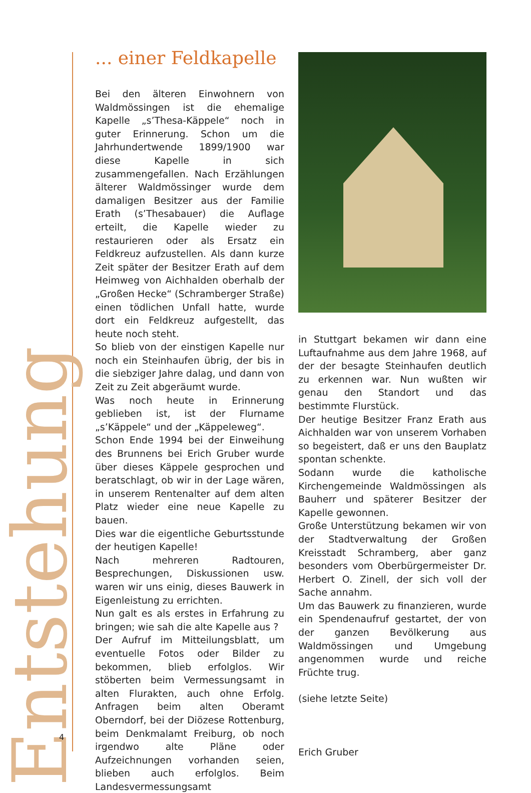Entstehung
4
... einer Feldkapelle
Bei den älteren Einwohnern von Waldmössingen ist die ehemalige Kapelle „s’Thesa-Käppele“ noch in guter Erinnerung. Schon um die Jahrhundertwende 1899/1900 war diese Kapelle in sich zusammengefallen. Nach Erzählungen älterer Waldmössinger wurde dem damaligen Besitzer aus der Familie Erath (s’Thesabauer) die Auflage erteilt, die Kapelle wieder zu restaurieren oder als Ersatz ein Feldkreuz aufzustellen. Als dann kurze Zeit später der Besitzer Erath auf dem Heimweg von Aichhalden oberhalb der „Großen Hecke“ (Schramberger Straße) einen tödlichen Unfall hatte, wurde dort ein Feldkreuz aufgestellt, das heute noch steht.
So blieb von der einstigen Kapelle nur noch ein Steinhaufen übrig, der bis in die siebziger Jahre dalag, und dann von Zeit zu Zeit abgeräumt wurde.
Was noch heute in Erinnerung geblieben ist, ist der Flurname „s’Käppele“ und der „Käppeleweg“.
Schon Ende 1994 bei der Einweihung des Brunnens bei Erich Gruber wurde über dieses Käppele gesprochen und beratschlagt, ob wir in der Lage wären, in unserem Rentenalter auf dem alten Platz wieder eine neue Kapelle zu bauen.
Dies war die eigentliche Geburtsstunde der heutigen Kapelle!
Nach mehreren Radtouren, Besprechungen, Diskussionen usw. waren wir uns einig, dieses Bauwerk in Eigenleistung zu errichten.
Nun galt es als erstes in Erfahrung zu bringen; wie sah die alte Kapelle aus ?
Der Aufruf im Mitteilungsblatt, um eventuelle Fotos oder Bilder zu bekommen, blieb erfolglos. Wir stöberten beim Vermessungsamt in alten Flurakten, auch ohne Erfolg. Anfragen beim alten Oberamt Oberndorf, bei der Diözese Rottenburg, beim Denkmalamt Freiburg, ob noch irgendwo alte Pläne oder Aufzeichnungen vorhanden seien, blieben auch erfolglos. Beim Landesvermessungsamt
in Stuttgart bekamen wir dann eine Luftaufnahme aus dem Jahre 1968, auf der der besagte Steinhaufen deutlich zu erkennen war. Nun wußten wir genau den Standort und das bestimmte Flurstück.
Der heutige Besitzer Franz Erath aus Aichhalden war von unserem Vorhaben so begeistert, daß er uns den Bauplatz spontan schenkte.
Sodann wurde die katholische Kirchengemeinde Waldmössingen als Bauherr und späterer Besitzer der Kapelle gewonnen.
Große Unterstützung bekamen wir von der Stadtverwaltung der Großen Kreisstadt Schramberg, aber ganz besonders vom Oberbürgermeister Dr. Herbert O. Zinell, der sich voll der Sache annahm.
Um das Bauwerk zu finanzieren, wurde ein Spendenaufruf gestartet, der von der ganzen Bevölkerung aus Waldmössingen und Umgebung angenommen wurde und reiche Früchte trug.
(siehe letzte Seite)
Erich Gruber